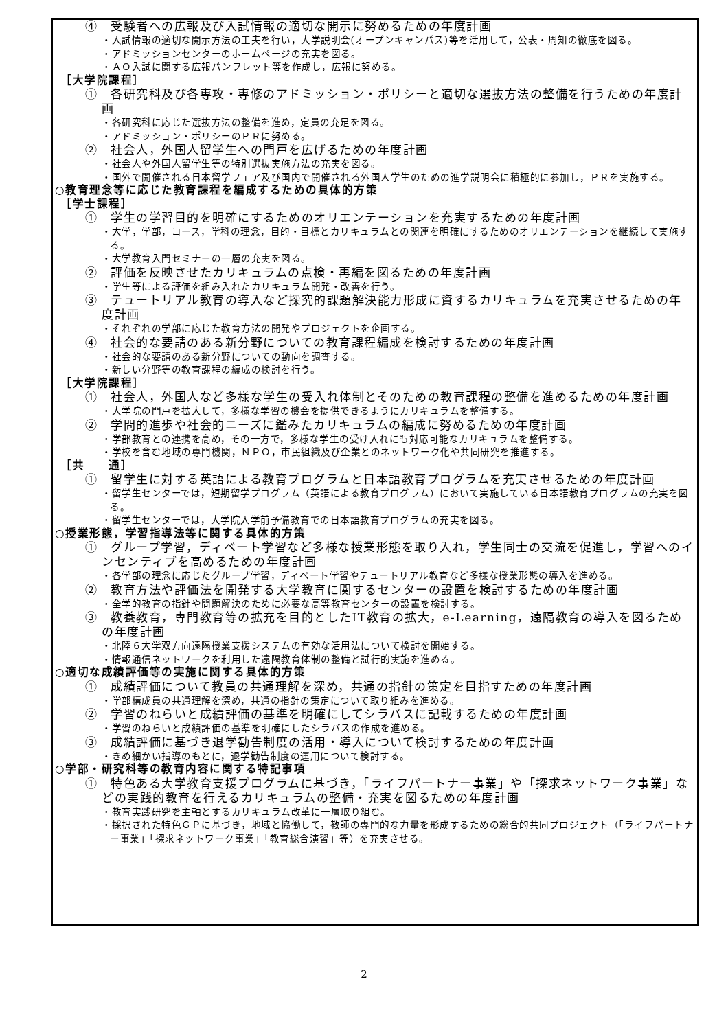④　受験者への広報及び入試情報の適切な開示に努めるための年度計画
・入試情報の適切な開示方法の工夫を行い，大学説明会(オープンキャンパス)等を活用して，公表・周知の徹底を図る。
・アドミッションセンターのホームページの充実を図る。
・ＡＯ入試に関する広報パンフレット等を作成し，広報に努める。
［大学院課程］
①　各研究科及び各専攻・専修のアドミッション・ポリシーと適切な選抜方法の整備を行うための年度計画
・各研究科に応じた選抜方法の整備を進め，定員の充足を図る。
・アドミッション・ポリシーのＰＲに努める。
②　社会人，外国人留学生への門戸を広げるための年度計画
・社会人や外国人留学生等の特別選抜実施方法の充実を図る。
・国外で開催される日本留学フェア及び国内で開催される外国人学生のための進学説明会に積極的に参加し，ＰＲを実施する。
○教育理念等に応じた教育課程を編成するための具体的方策
［学士課程］
①　学生の学習目的を明確にするためのオリエンテーションを充実するための年度計画
・大学，学部，コース，学科の理念，目的・目標とカリキュラムとの関連を明確にするためのオリエンテーションを継続して実施する。
・大学教育入門セミナーの一層の充実を図る。
②　評価を反映させたカリキュラムの点検・再編を図るための年度計画
・学生等による評価を組み入れたカリキュラム開発・改善を行う。
③　テュートリアル教育の導入など探究的課題解決能力形成に資するカリキュラムを充実させるための年度計画
・それぞれの学部に応じた教育方法の開発やプロジェクトを企画する。
④　社会的な要請のある新分野についての教育課程編成を検討するための年度計画
・社会的な要請のある新分野についての動向を調査する。
・新しい分野等の教育課程の編成の検討を行う。
［大学院課程］
①　社会人，外国人など多様な学生の受入れ体制とそのための教育課程の整備を進めるための年度計画
・大学院の門戸を拡大して，多様な学習の機会を提供できるようにカリキュラムを整備する。
②　学問的進歩や社会的ニーズに鑑みたカリキュラムの編成に努めるための年度計画
・学部教育との連携を高め，その一方で，多様な学生の受け入れにも対応可能なカリキュラムを整備する。
・学校を含む地域の専門機関，ＮＰＯ，市民組織及び企業とのネットワーク化や共同研究を推進する。
［共　　通］
①　留学生に対する英語による教育プログラムと日本語教育プログラムを充実させるための年度計画
・留学生センターでは，短期留学プログラム（英語による教育プログラム）において実施している日本語教育プログラムの充実を図る。
・留学生センターでは，大学院入学前予備教育での日本語教育プログラムの充実を図る。
○授業形態，学習指導法等に関する具体的方策
①　グループ学習，ディベート学習など多様な授業形態を取り入れ，学生同士の交流を促進し，学習へのインセンティブを高めるための年度計画
・各学部の理念に応じたグループ学習，ディベート学習やテュートリアル教育など多様な授業形態の導入を進める。
②　教育方法や評価法を開発する大学教育に関するセンターの設置を検討するための年度計画
・全学的教育の指針や問題解決のために必要な高等教育センターの設置を検討する。
③　教養教育，専門教育等の拡充を目的としたIT教育の拡大，e-Learning，遠隔教育の導入を図るための年度計画
・北陸６大学双方向遠隔授業支援システムの有効な活用法について検討を開始する。
・情報通信ネットワークを利用した遠隔教育体制の整備と試行的実施を進める。
○適切な成績評価等の実施に関する具体的方策
①　成績評価について教員の共通理解を深め，共通の指針の策定を目指すための年度計画
・学部構成員の共通理解を深め，共通の指針の策定について取り組みを進める。
②　学習のねらいと成績評価の基準を明確にしてシラバスに記載するための年度計画
・学習のねらいと成績評価の基準を明確にしたシラバスの作成を進める。
③　成績評価に基づき退学勧告制度の活用・導入について検討するための年度計画
・きめ細かい指導のもとに，退学勧告制度の運用について検討する。
○学部・研究科等の教育内容に関する特記事項
①　特色ある大学教育支援プログラムに基づき，「ライフパートナー事業」や「探求ネットワーク事業」などの実践的教育を行えるカリキュラムの整備・充実を図るための年度計画
・教育実践研究を主軸とするカリキュラム改革に一層取り組む。
・採択された特色ＧＰに基づき，地域と協働して，教師の専門的な力量を形成するための総合的共同プロジェクト（「ライフパートナー事業」「探求ネットワーク事業」「教育総合演習」等）を充実させる。
2